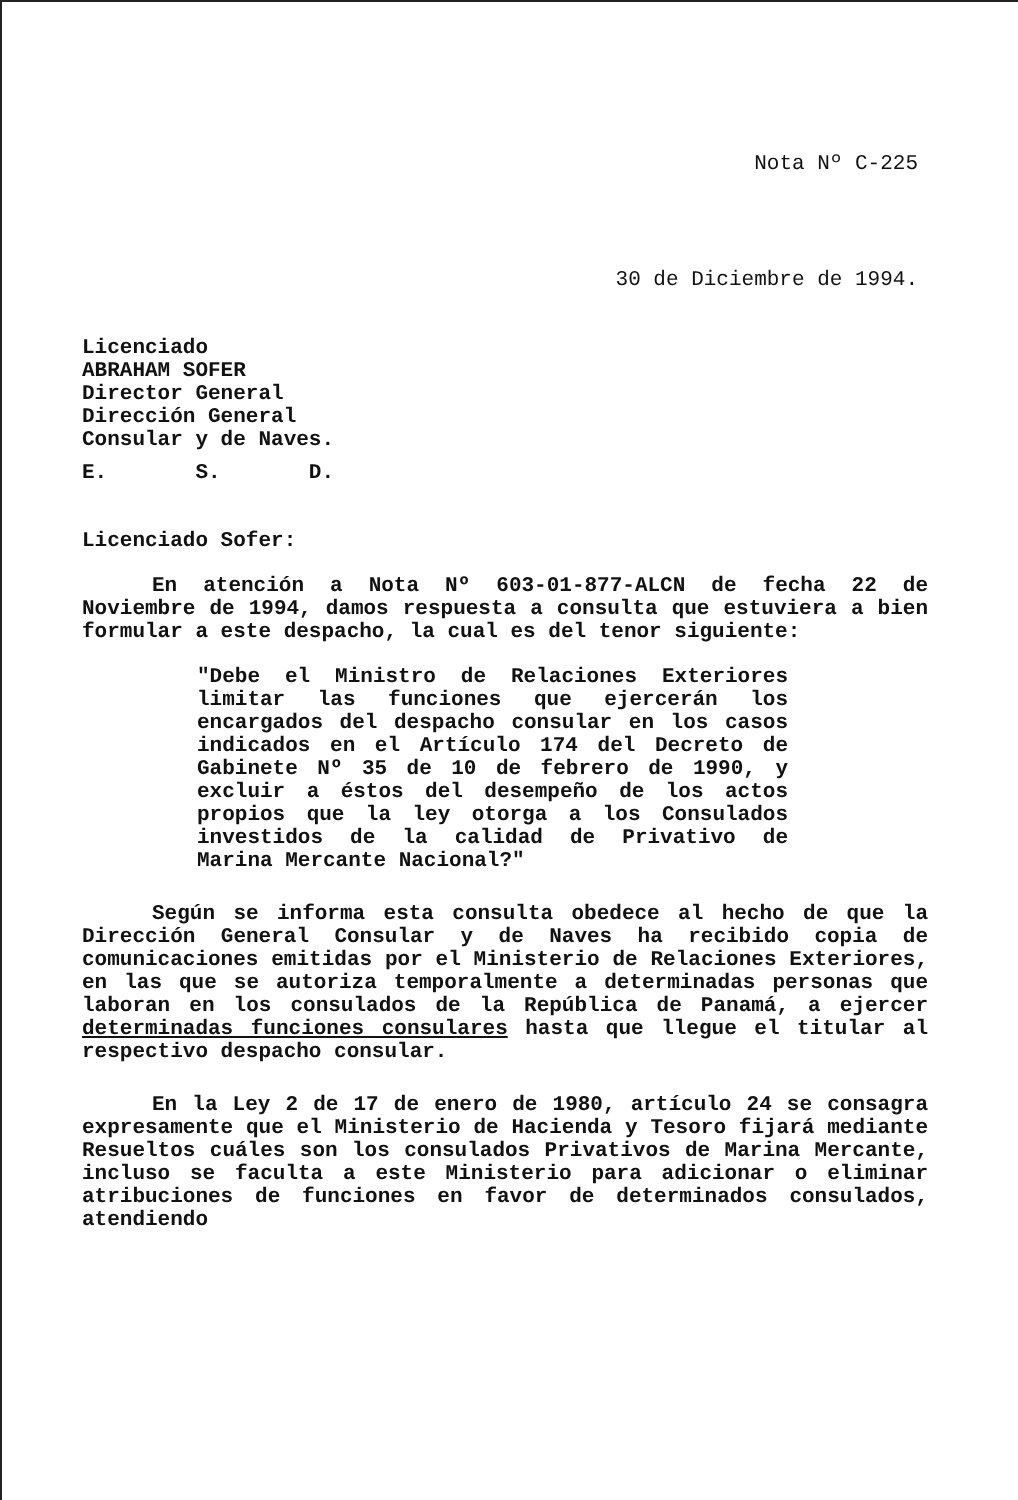Nota Nº C-225
30 de Diciembre de 1994.
Licenciado
ABRAHAM SOFER
Director General
Dirección General
Consular y de Naves.
E. S. D.
Licenciado Sofer:
En atención a Nota Nº 603-01-877-ALCN de fecha 22 de Noviembre de 1994, damos respuesta a consulta que estuviera a bien formular a este despacho, la cual es del tenor siguiente:
"Debe el Ministro de Relaciones Exteriores limitar las funciones que ejercerán los encargados del despacho consular en los casos indicados en el Artículo 174 del Decreto de Gabinete Nº 35 de 10 de febrero de 1990, y excluir a éstos del desempeño de los actos propios que la ley otorga a los Consulados investidos de la calidad de Privativo de Marina Mercante Nacional?"
Según se informa esta consulta obedece al hecho de que la Dirección General Consular y de Naves ha recibido copia de comunicaciones emitidas por el Ministerio de Relaciones Exteriores, en las que se autoriza temporalmente a determinadas personas que laboran en los consulados de la República de Panamá, a ejercer determinadas funciones consulares hasta que llegue el titular al respectivo despacho consular.
En la Ley 2 de 17 de enero de 1980, artículo 24 se consagra expresamente que el Ministerio de Hacienda y Tesoro fijará mediante Resueltos cuáles son los consulados Privativos de Marina Mercante, incluso se faculta a este Ministerio para adicionar o eliminar atribuciones de funciones en favor de determinados consulados, atendiendo